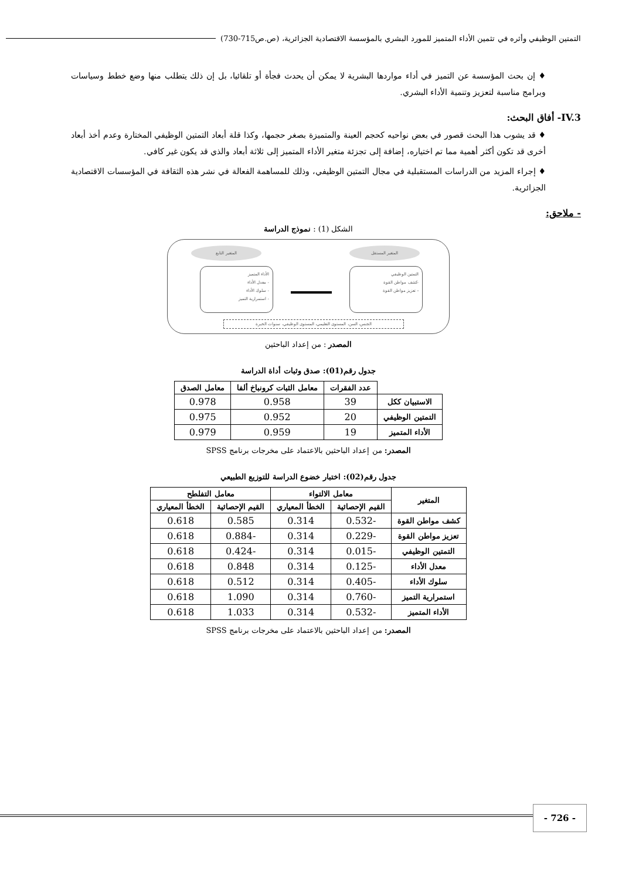التمتين الوظيفي وأثره في تثمين الأداء المتميز للمورد البشري بالمؤسسة الاقتصادية الجزائرية، (ص.ص715-730)
♦ إن بحث المؤسسة عن التميز في أداء مواردها البشرية لا يمكن أن يحدث فجأة أو تلقائيا، بل إن ذلك يتطلب منها وضع خطط وسياسات وبرامج مناسبة لتعزيز وتنمية الأداء البشري.
IV.3- أفاق البحث:
♦ قد يشوب هذا البحث قصور في بعض نواحيه كحجم العينة والمتميزة بصغر حجمها، وكذا قلة أبعاد التمتين الوظيفي المختارة وعدم أخذ أبعاد أخرى قد تكون أكثر أهمية مما تم اختياره، إضافة إلى تجزئة متغير الأداء المتميز إلى ثلاثة أبعاد والذي قد يكون غير كافي.
♦ إجراء المزيد من الدراسات المستقبلية في مجال التمتين الوظيفي، وذلك للمساهمة الفعالة في نشر هذه الثقافة في المؤسسات الاقتصادية الجزائرية.
- ملاحق:
الشكل (1) : نموذج الدراسة
المتغير المستقل المتغير التابع
التمتين الوظيفي
-كشف مواطن القوة
- تعزيز مواطن القوة
الأداء المتميز
- معدل الأداء
- سلوك الأداء
- استمرارية التميز
الجنس، السن، المستوى التعليمي، المستوى الوظيفي، سنوات الخبرة
المصدر : من إعداد الباحثين
جدول رقم(01): صدق وثبات أداة الدراسة
| | عدد الفقرات | معامل الثبات كرونباخ ألفا | معامل الصدق |
| --- | --- | --- | --- |
| الاستبيان ككل | 39 | 0.958 | 0.978 |
| التمتين الوظيفي | 20 | 0.952 | 0.975 |
| الأداء المتميز | 19 | 0.959 | 0.979 |
المصدر: من إعداد الباحثين بالاعتماد على مخرجات برنامج SPSS
جدول رقم(02): اختبار خضوع الدراسة للتوزيع الطبيعي
| المتغير | معامل الالتواء | | معامل التفلطح | |
| --- | --- | --- | --- | --- |
| | القيم الإحصائية | الخطأ المعياري | القيم الإحصائية | الخطأ المعياري |
| كشف مواطن القوة | -0.532 | 0.314 | 0.585 | 0.618 |
| تعزيز مواطن القوة | -0.229 | 0.314 | -0.884 | 0.618 |
| التمتين الوظيفي | -0.015 | 0.314 | -0.424 | 0.618 |
| معدل الأداء | -0.125 | 0.314 | 0.848 | 0.618 |
| سلوك الأداء | -0.405 | 0.314 | 0.512 | 0.618 |
| استمرارية التميز | -0.760 | 0.314 | 1.090 | 0.618 |
| الأداء المتميز | -0.532 | 0.314 | 1.033 | 0.618 |
المصدر: من إعداد الباحثين بالاعتماد على مخرجات برنامج SPSS
- 726 -